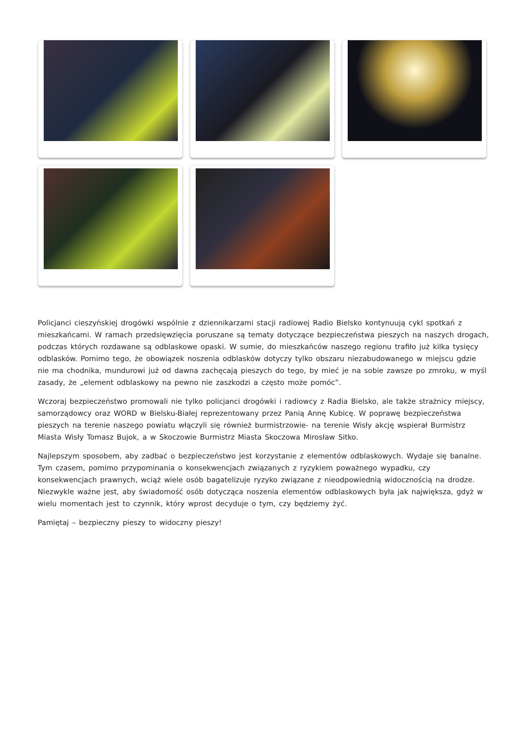Policjanci cieszyńskiej drogówki wspólnie z dziennikarzami stacji radiowej Radio Bielsko kontynuują cykl spotkań z mieszkańcami. W ramach przedsięwzięcia poruszane są tematy dotyczące bezpieczeństwa pieszych na naszych drogach, podczas których rozdawane są odblaskowe opaski. W sumie, do mieszkańców naszego regionu trafiło już kilka tysięcy odblasków. Pomimo tego, że obowiązek noszenia odblasków dotyczy tylko obszaru niezabudowanego w miejscu gdzie nie ma chodnika, mundurowi już od dawna zachęcają pieszych do tego, by mieć je na sobie zawsze po zmroku, w myśl zasady, że „element odblaskowy na pewno nie zaszkodzi a często może pomóc”.
Wczoraj bezpieczeństwo promowali nie tylko policjanci drogówki i radiowcy z Radia Bielsko, ale także strażnicy miejscy, samorządowcy oraz WORD w Bielsku-Białej reprezentowany przez Panią Annę Kubicę. W poprawę bezpieczeństwa pieszych na terenie naszego powiatu włączyli się również burmistrzowie- na terenie Wisły akcję wspierał Burmistrz Miasta Wisły Tomasz Bujok, a w Skoczowie Burmistrz Miasta Skoczowa Mirosław Sitko.
Najlepszym sposobem, aby zadbać o bezpieczeństwo jest korzystanie z elementów odblaskowych. Wydaje się banalne. Tym czasem, pomimo przypominania o konsekwencjach związanych z ryzykiem poważnego wypadku, czy konsekwencjach prawnych, wciąż wiele osób bagatelizuje ryzyko związane z nieodpowiednią widocznością na drodze. Niezwykle ważne jest, aby świadomość osób dotycząca noszenia elementów odblaskowych była jak największa, gdyż w wielu momentach jest to czynnik, który wprost decyduje o tym, czy będziemy żyć.
Pamiętaj – bezpieczny pieszy to widoczny pieszy!